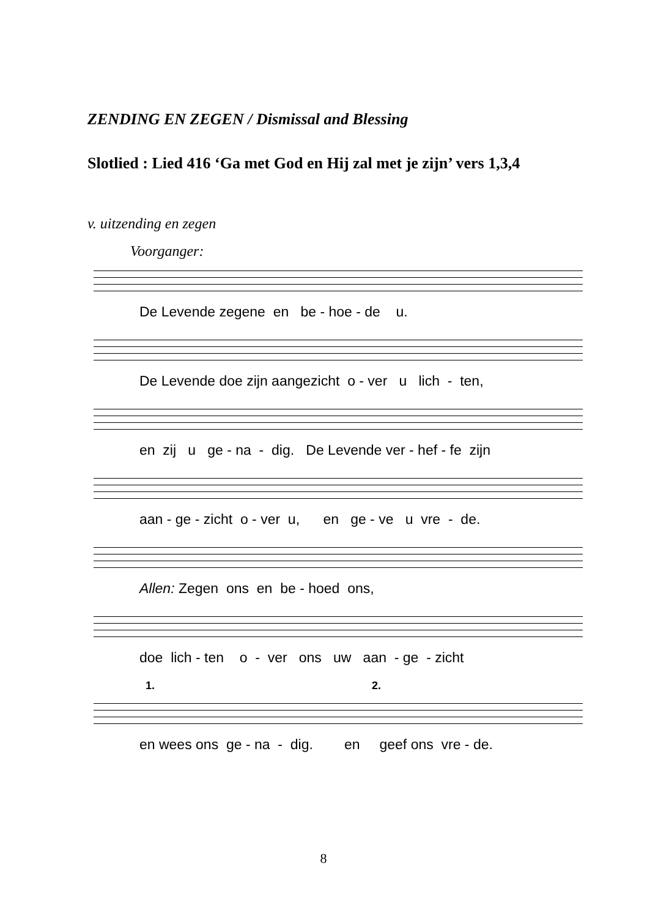ZENDING EN ZEGEN / Dismissal and Blessing
Slotlied : Lied 416 ‘Ga met God en Hij zal met je zijn’ vers 1,3,4
v. uitzending en zegen
Voorganger:
De Levende zegene en be - hoe - de u.
De Levende doe zijn aangezicht o - ver u lich - ten,
en zij u ge - na - dig. De Levende ver - hef - fe zijn
aan - ge - zicht o - ver u, en ge - ve u vre - de.
Allen: Zegen ons en be - hoed ons,
doe lich - ten o - ver ons uw aan - ge - zicht
1. 2.
en wees ons ge - na - dig. en geef ons vre - de.
8